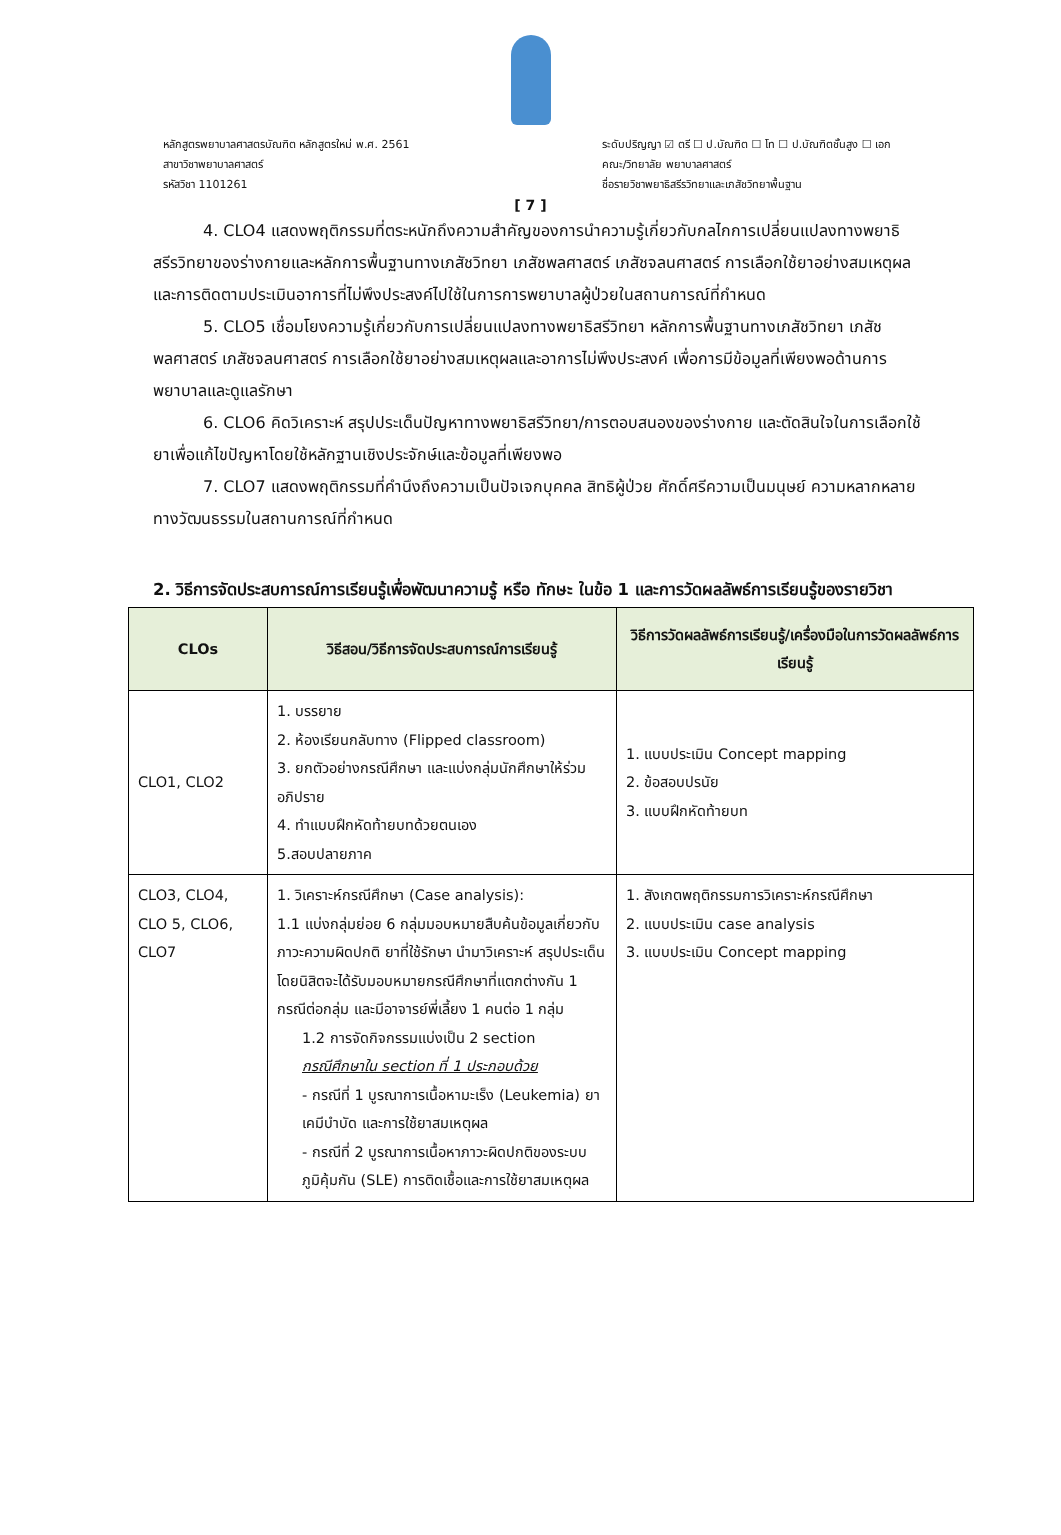หลักสูตรพยาบาลศาสตรบัณฑิต หลักสูตรใหม่ พ.ศ. 2561
สาขาวิชาพยาบาลศาสตร์
รหัสวิชา 1101261
ระดับปริญญา ☑ ตรี ☐ ป.บัณฑิต ☐ โท ☐ ป.บัณฑิตชั้นสูง ☐ เอก
คณะ/วิทยาลัย พยาบาลศาสตร์
ชื่อรายวิชาพยาธิสรีรวิทยาและเภสัชวิทยาพื้นฐาน
[ 7 ]
4. CLO4 แสดงพฤติกรรมที่ตระหนักถึงความสำคัญของการนำความรู้เกี่ยวกับกลไกการเปลี่ยนแปลงทางพยาธิสรีรวิทยาของร่างกายและหลักการพื้นฐานทางเภสัชวิทยา เภสัชพลศาสตร์ เภสัชจลนศาสตร์ การเลือกใช้ยาอย่างสมเหตุผลและการติดตามประเมินอาการที่ไม่พึงประสงค์ไปใช้ในการการพยาบาลผู้ป่วยในสถานการณ์ที่กำหนด
5. CLO5 เชื่อมโยงความรู้เกี่ยวกับการเปลี่ยนแปลงทางพยาธิสรีวิทยา หลักการพื้นฐานทางเภสัชวิทยา เภสัชพลศาสตร์ เภสัชจลนศาสตร์ การเลือกใช้ยาอย่างสมเหตุผลและอาการไม่พึงประสงค์ เพื่อการมีข้อมูลที่เพียงพอด้านการพยาบาลและดูแลรักษา
6. CLO6 คิดวิเคราะห์ สรุปประเด็นปัญหาทางพยาธิสรีวิทยา/การตอบสนองของร่างกาย และตัดสินใจในการเลือกใช้ยาเพื่อแก้ไขปัญหาโดยใช้หลักฐานเชิงประจักษ์และข้อมูลที่เพียงพอ
7. CLO7 แสดงพฤติกรรมที่คำนึงถึงความเป็นปัจเจกบุคคล สิทธิผู้ป่วย ศักดิ์ศรีความเป็นมนุษย์ ความหลากหลายทางวัฒนธรรมในสถานการณ์ที่กำหนด
2. วิธีการจัดประสบการณ์การเรียนรู้เพื่อพัฒนาความรู้ หรือ ทักษะ ในข้อ 1 และการวัดผลลัพธ์การเรียนรู้ของรายวิชา
| CLOs | วิธีสอน/วิธีการจัดประสบการณ์การเรียนรู้ | วิธีการวัดผลลัพธ์การเรียนรู้/เครื่องมือในการวัดผลลัพธ์การเรียนรู้ |
| --- | --- | --- |
| CLO1, CLO2 | 1. บรรยาย 2. ห้องเรียนกลับทาง (Flipped classroom) 3. ยกตัวอย่างกรณีศึกษา และแบ่งกลุ่มนักศึกษาให้ร่วมอภิปราย 4. ทำแบบฝึกหัดท้ายบทด้วยตนเอง 5.สอบปลายภาค | 1. แบบประเมิน Concept mapping 2. ข้อสอบปรนัย 3. แบบฝึกหัดท้ายบท |
| CLO3, CLO4, CLO 5, CLO6, CLO7 | 1. วิเคราะห์กรณีศึกษา (Case analysis): 1.1 แบ่งกลุ่มย่อย 6 กลุ่มมอบหมายสืบค้นข้อมูลเกี่ยวกับภาวะความผิดปกติ ยาที่ใช้รักษา นำมาวิเคราะห์ สรุปประเด็น โดยนิสิตจะได้รับมอบหมายกรณีศึกษาที่แตกต่างกัน 1 กรณีต่อกลุ่ม และมีอาจารย์พี่เลี้ยง 1 คนต่อ 1 กลุ่ม 1.2 การจัดกิจกรรมแบ่งเป็น 2 section กรณีศึกษาใน section ที่ 1 ประกอบด้วย - กรณีที่ 1 บูรณาการเนื้อหามะเร็ง (Leukemia) ยาเคมีบำบัด และการใช้ยาสมเหตุผล - กรณีที่ 2 บูรณาการเนื้อหาภาวะผิดปกติของระบบภูมิคุ้มกัน (SLE) การติดเชื้อและการใช้ยาสมเหตุผล | 1. สังเกตพฤติกรรมการวิเคราะห์กรณีศึกษา 2. แบบประเมิน case analysis 3. แบบประเมิน Concept mapping |